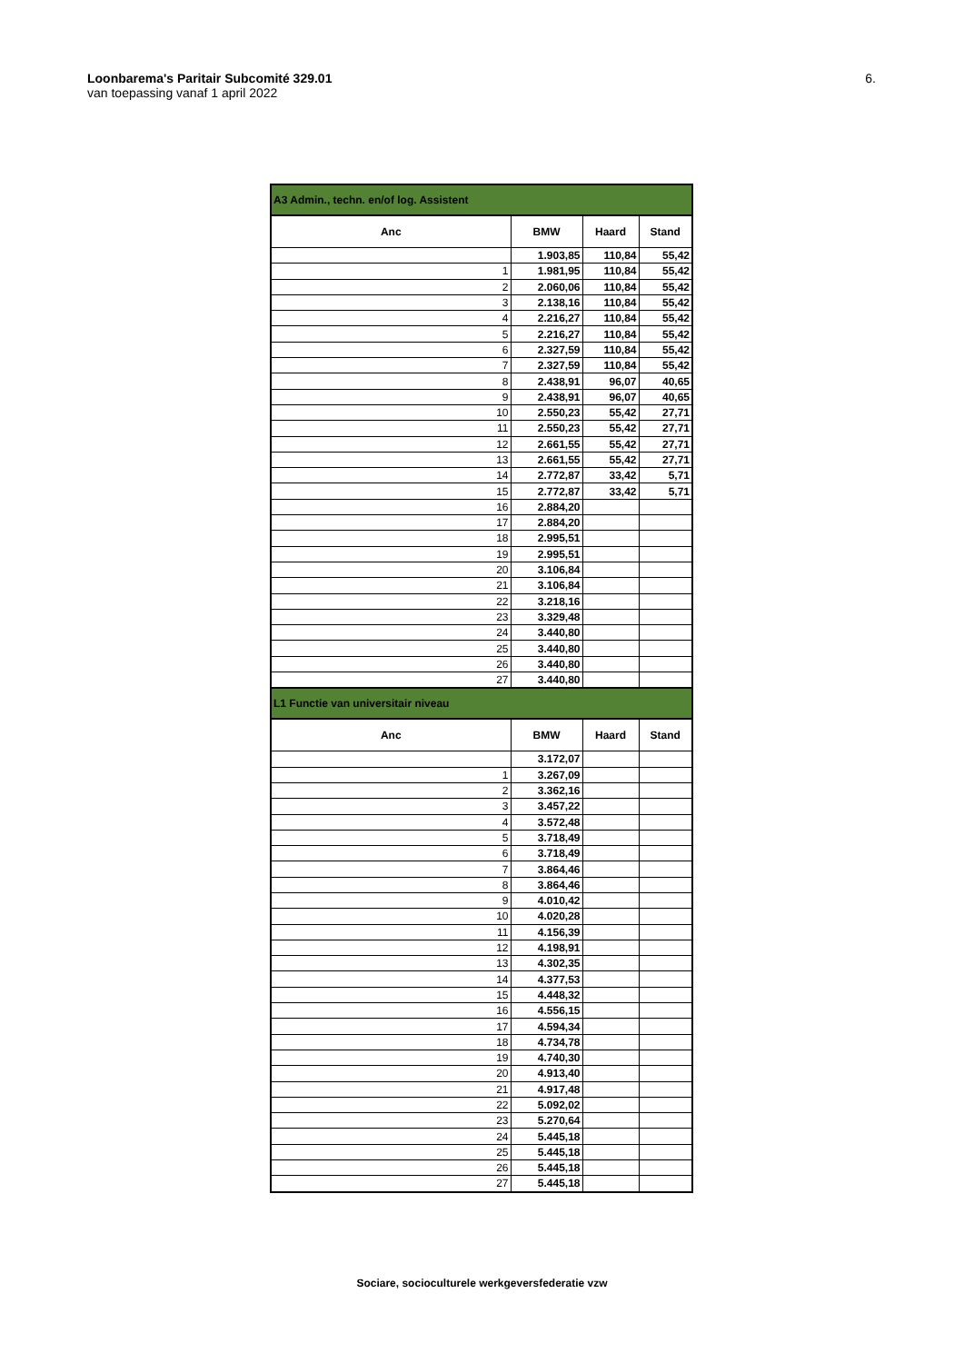6. Loonbarema's Paritair Subcomité 329.01
van toepassing vanaf 1 april 2022
| A3 Admin., techn. en/of log. Assistent | | | |
| --- | --- | --- | --- |
| Anc | BMW | Haard | Stand |
| | 1.903,85 | 110,84 | 55,42 |
| 1 | 1.981,95 | 110,84 | 55,42 |
| 2 | 2.060,06 | 110,84 | 55,42 |
| 3 | 2.138,16 | 110,84 | 55,42 |
| 4 | 2.216,27 | 110,84 | 55,42 |
| 5 | 2.216,27 | 110,84 | 55,42 |
| 6 | 2.327,59 | 110,84 | 55,42 |
| 7 | 2.327,59 | 110,84 | 55,42 |
| 8 | 2.438,91 | 96,07 | 40,65 |
| 9 | 2.438,91 | 96,07 | 40,65 |
| 10 | 2.550,23 | 55,42 | 27,71 |
| 11 | 2.550,23 | 55,42 | 27,71 |
| 12 | 2.661,55 | 55,42 | 27,71 |
| 13 | 2.661,55 | 55,42 | 27,71 |
| 14 | 2.772,87 | 33,42 | 5,71 |
| 15 | 2.772,87 | 33,42 | 5,71 |
| 16 | 2.884,20 | | |
| 17 | 2.884,20 | | |
| 18 | 2.995,51 | | |
| 19 | 2.995,51 | | |
| 20 | 3.106,84 | | |
| 21 | 3.106,84 | | |
| 22 | 3.218,16 | | |
| 23 | 3.329,48 | | |
| 24 | 3.440,80 | | |
| 25 | 3.440,80 | | |
| 26 | 3.440,80 | | |
| 27 | 3.440,80 | | |
| L1 Functie van universitair niveau | | | |
| Anc | BMW | Haard | Stand |
| | 3.172,07 | | |
| 1 | 3.267,09 | | |
| 2 | 3.362,16 | | |
| 3 | 3.457,22 | | |
| 4 | 3.572,48 | | |
| 5 | 3.718,49 | | |
| 6 | 3.718,49 | | |
| 7 | 3.864,46 | | |
| 8 | 3.864,46 | | |
| 9 | 4.010,42 | | |
| 10 | 4.020,28 | | |
| 11 | 4.156,39 | | |
| 12 | 4.198,91 | | |
| 13 | 4.302,35 | | |
| 14 | 4.377,53 | | |
| 15 | 4.448,32 | | |
| 16 | 4.556,15 | | |
| 17 | 4.594,34 | | |
| 18 | 4.734,78 | | |
| 19 | 4.740,30 | | |
| 20 | 4.913,40 | | |
| 21 | 4.917,48 | | |
| 22 | 5.092,02 | | |
| 23 | 5.270,64 | | |
| 24 | 5.445,18 | | |
| 25 | 5.445,18 | | |
| 26 | 5.445,18 | | |
| 27 | 5.445,18 | | |
Sociare, socioculturele werkgeversfederatie vzw